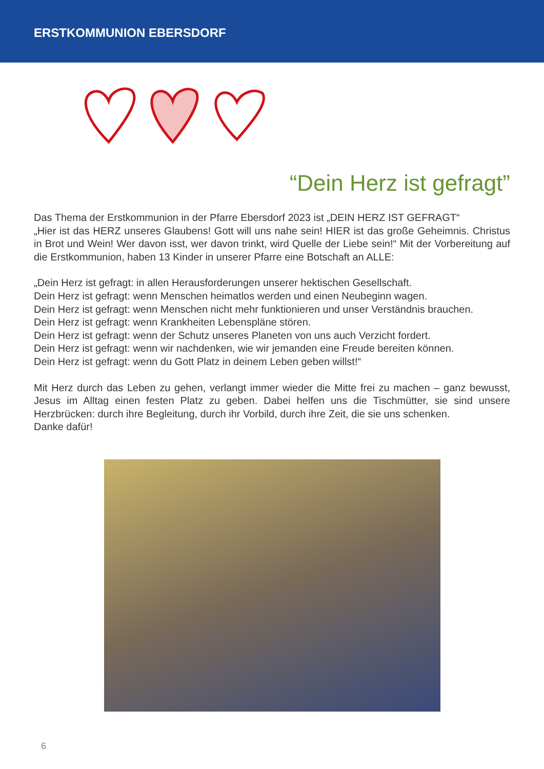ERSTKOMMUNION EBERSDORF
“Dein Herz ist gefragt”
Das Thema der Erstkommunion in der Pfarre Ebersdorf 2023 ist „DEIN HERZ IST GEFRAGT“
„Hier ist das HERZ unseres Glaubens! Gott will uns nahe sein! HIER ist das große Geheimnis. Christus in Brot und Wein! Wer davon isst, wer davon trinkt, wird Quelle der Liebe sein!“ Mit der Vorbereitung auf die Erstkommunion, haben 13 Kinder in unserer Pfarre eine Botschaft an ALLE:
„Dein Herz ist gefragt: in allen Herausforderungen unserer hektischen Gesellschaft.
Dein Herz ist gefragt: wenn Menschen heimatlos werden und einen Neubeginn wagen.
Dein Herz ist gefragt: wenn Menschen nicht mehr funktionieren und unser Verständnis brauchen.
Dein Herz ist gefragt: wenn Krankheiten Lebenspläne stören.
Dein Herz ist gefragt: wenn der Schutz unseres Planeten von uns auch Verzicht fordert.
Dein Herz ist gefragt: wenn wir nachdenken, wie wir jemanden eine Freude bereiten können.
Dein Herz ist gefragt: wenn du Gott Platz in deinem Leben geben willst!“
Mit Herz durch das Leben zu gehen, verlangt immer wieder die Mitte frei zu machen – ganz bewusst, Jesus im Alltag einen festen Platz zu geben. Dabei helfen uns die Tischmütter, sie sind unsere Herzbrücken: durch ihre Begleitung, durch ihr Vorbild, durch ihre Zeit, die sie uns schenken.
Danke dafür!
6